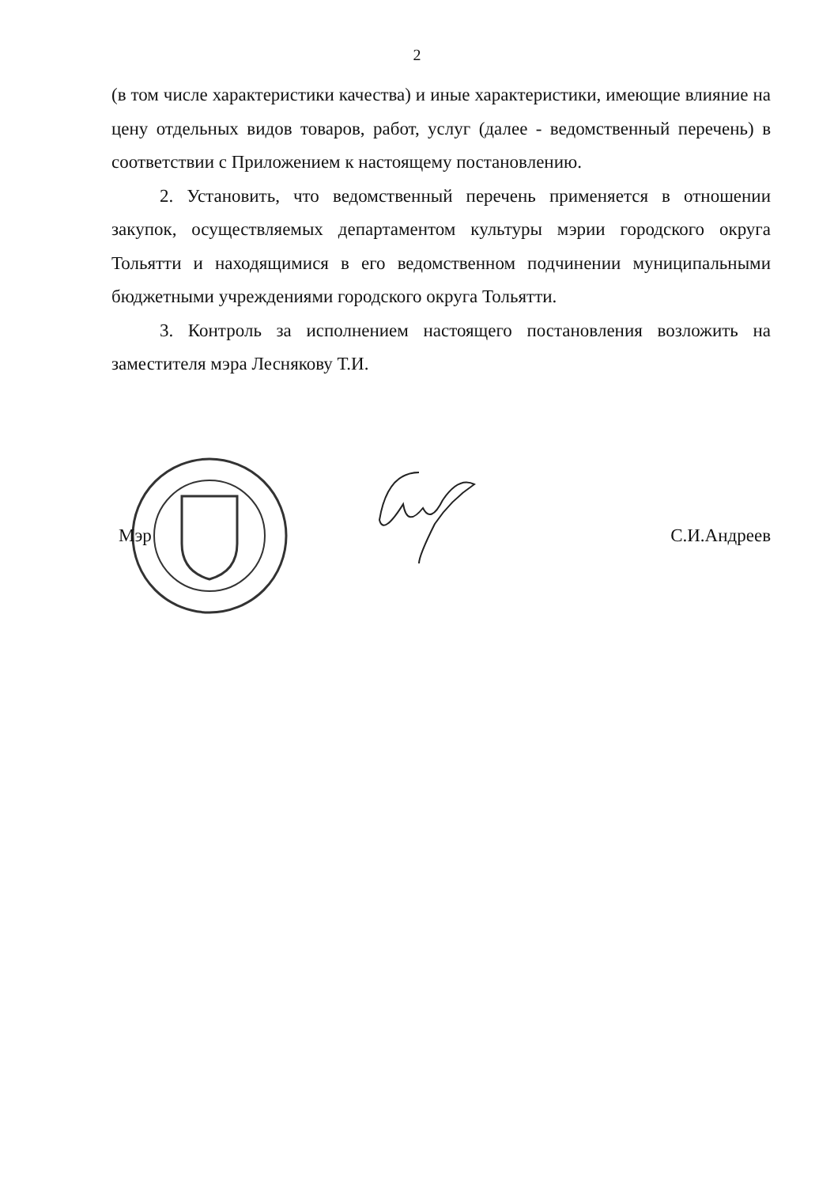2
(в том числе характеристики качества) и иные характеристики, имеющие влияние на цену отдельных видов товаров, работ, услуг (далее - ведомственный перечень) в соответствии с Приложением к настоящему постановлению.
2. Установить, что ведомственный перечень применяется в отношении закупок, осуществляемых департаментом культуры мэрии городского округа Тольятти и находящимися в его ведомственном подчинении муниципальными бюджетными учреждениями городского округа Тольятти.
3. Контроль за исполнением настоящего постановления возложить на заместителя мэра Леснякову Т.И.
Мэр С.И.Андреев